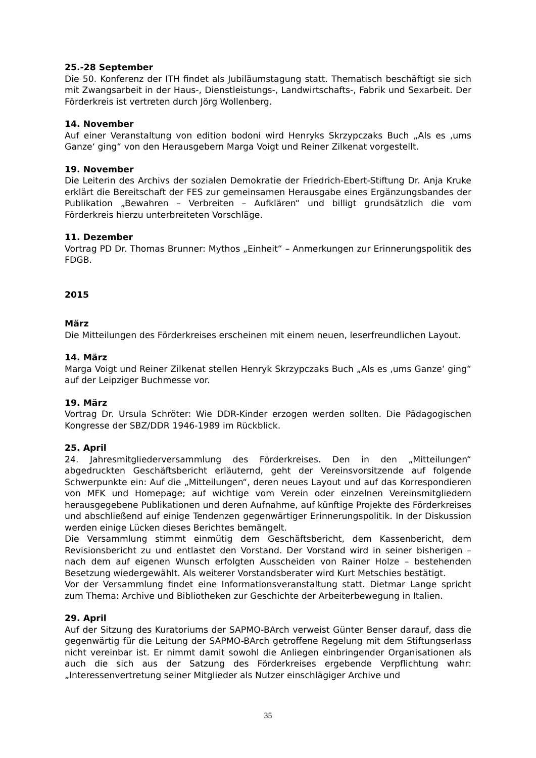25.-28 September
Die 50. Konferenz der ITH findet als Jubiläumstagung statt. Thematisch beschäftigt sie sich mit Zwangsarbeit in der Haus-, Dienstleistungs-, Landwirtschafts-, Fabrik und Sexarbeit. Der Förderkreis ist vertreten durch Jörg Wollenberg.
14. November
Auf einer Veranstaltung von edition bodoni wird Henryks Skrzypczaks Buch „Als es ‚ums Ganze‘ ging“ von den Herausgebern Marga Voigt und Reiner Zilkenat vorgestellt.
19. November
Die Leiterin des Archivs der sozialen Demokratie der Friedrich-Ebert-Stiftung Dr. Anja Kruke erklärt die Bereitschaft der FES zur gemeinsamen Herausgabe eines Ergänzungsbandes der Publikation „Bewahren – Verbreiten – Aufklären“ und billigt grundsätzlich die vom Förderkreis hierzu unterbreiteten Vorschläge.
11. Dezember
Vortrag PD Dr. Thomas Brunner: Mythos „Einheit“ – Anmerkungen zur Erinnerungspolitik des FDGB.
2015
März
Die Mitteilungen des Förderkreises erscheinen mit einem neuen, leserfreundlichen Layout.
14. März
Marga Voigt und Reiner Zilkenat stellen Henryk Skrzypczaks Buch „Als es ‚ums Ganze‘ ging“ auf der Leipziger Buchmesse vor.
19. März
Vortrag Dr. Ursula Schröter: Wie DDR-Kinder erzogen werden sollten. Die Pädagogischen Kongresse der SBZ/DDR 1946-1989 im Rückblick.
25. April
24. Jahresmitgliederversammlung des Förderkreises. Den in den „Mitteilungen“ abgedruckten Geschäftsbericht erläuternd, geht der Vereinsvorsitzende auf folgende Schwerpunkte ein: Auf die „Mitteilungen“, deren neues Layout und auf das Korrespondieren von MFK und Homepage; auf wichtige vom Verein oder einzelnen Vereinsmitgliedern herausgegebene Publikationen und deren Aufnahme, auf künftige Projekte des Förderkreises und abschließend auf einige Tendenzen gegenwärtiger Erinnerungspolitik. In der Diskussion werden einige Lücken dieses Berichtes bemängelt.
Die Versammlung stimmt einmütig dem Geschäftsbericht, dem Kassenbericht, dem Revisionsbericht zu und entlastet den Vorstand. Der Vorstand wird in seiner bisherigen – nach dem auf eigenen Wunsch erfolgten Ausscheiden von Rainer Holze – bestehenden Besetzung wiedergewählt. Als weiterer Vorstandsberater wird Kurt Metschies bestätigt.
Vor der Versammlung findet eine Informationsveranstaltung statt. Dietmar Lange spricht zum Thema: Archive und Bibliotheken zur Geschichte der Arbeiterbewegung in Italien.
29. April
Auf der Sitzung des Kuratoriums der SAPMO-BArch verweist Günter Benser darauf, dass die gegenwärtig für die Leitung der SAPMO-BArch getroffene Regelung mit dem Stiftungserlass nicht vereinbar ist. Er nimmt damit sowohl die Anliegen einbringender Organisationen als auch die sich aus der Satzung des Förderkreises ergebende Verpflichtung wahr: „Interessenvertretung seiner Mitglieder als Nutzer einschlägiger Archive und
35